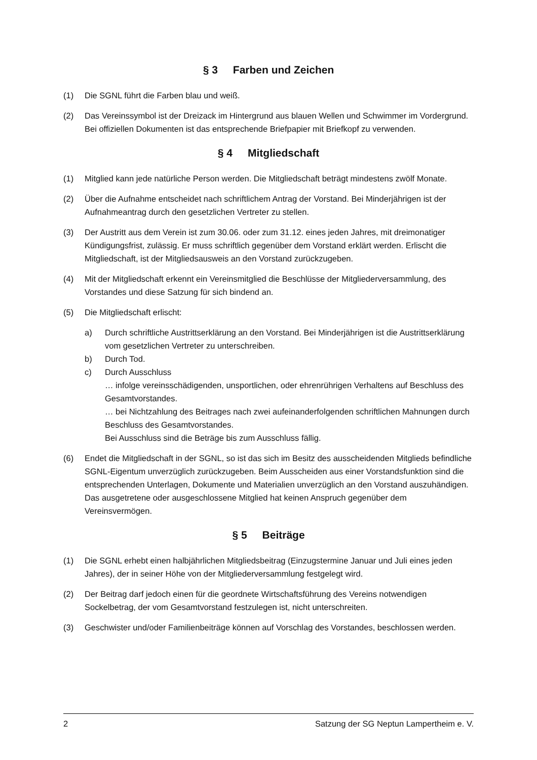§ 3 Farben und Zeichen
(1) Die SGNL führt die Farben blau und weiß.
(2) Das Vereinssymbol ist der Dreizack im Hintergrund aus blauen Wellen und Schwimmer im Vordergrund. Bei offiziellen Dokumenten ist das entsprechende Briefpapier mit Briefkopf zu verwenden.
§ 4 Mitgliedschaft
(1) Mitglied kann jede natürliche Person werden. Die Mitgliedschaft beträgt mindestens zwölf Monate.
(2) Über die Aufnahme entscheidet nach schriftlichem Antrag der Vorstand. Bei Minderjährigen ist der Aufnahmeantrag durch den gesetzlichen Vertreter zu stellen.
(3) Der Austritt aus dem Verein ist zum 30.06. oder zum 31.12. eines jeden Jahres, mit dreimonatiger Kündigungsfrist, zulässig. Er muss schriftlich gegenüber dem Vorstand erklärt werden. Erlischt die Mitgliedschaft, ist der Mitgliedsausweis an den Vorstand zurückzugeben.
(4) Mit der Mitgliedschaft erkennt ein Vereinsmitglied die Beschlüsse der Mitgliederversammlung, des Vorstandes und diese Satzung für sich bindend an.
(5) Die Mitgliedschaft erlischt:
a) Durch schriftliche Austrittserklärung an den Vorstand. Bei Minderjährigen ist die Austrittserklärung vom gesetzlichen Vertreter zu unterschreiben.
b) Durch Tod.
c) Durch Ausschluss
… infolge vereinsschädigenden, unsportlichen, oder ehrenrührigen Verhaltens auf Beschluss des Gesamtvorstandes.
… bei Nichtzahlung des Beitrages nach zwei aufeinanderfolgenden schriftlichen Mahnungen durch Beschluss des Gesamtvorstandes.
Bei Ausschluss sind die Beträge bis zum Ausschluss fällig.
(6) Endet die Mitgliedschaft in der SGNL, so ist das sich im Besitz des ausscheidenden Mitglieds befindliche SGNL-Eigentum unverzüglich zurückzugeben. Beim Ausscheiden aus einer Vorstandsfunktion sind die entsprechenden Unterlagen, Dokumente und Materialien unverzüglich an den Vorstand auszuhändigen. Das ausgetretene oder ausgeschlossene Mitglied hat keinen Anspruch gegenüber dem Vereinsvermögen.
§ 5 Beiträge
(1) Die SGNL erhebt einen halbjährlichen Mitgliedsbeitrag (Einzugstermine Januar und Juli eines jeden Jahres), der in seiner Höhe von der Mitgliederversammlung festgelegt wird.
(2) Der Beitrag darf jedoch einen für die geordnete Wirtschaftsführung des Vereins notwendigen Sockelbetrag, der vom Gesamtvorstand festzulegen ist, nicht unterschreiten.
(3) Geschwister und/oder Familienbeiträge können auf Vorschlag des Vorstandes, beschlossen werden.
2 Satzung der SG Neptun Lampertheim e. V.